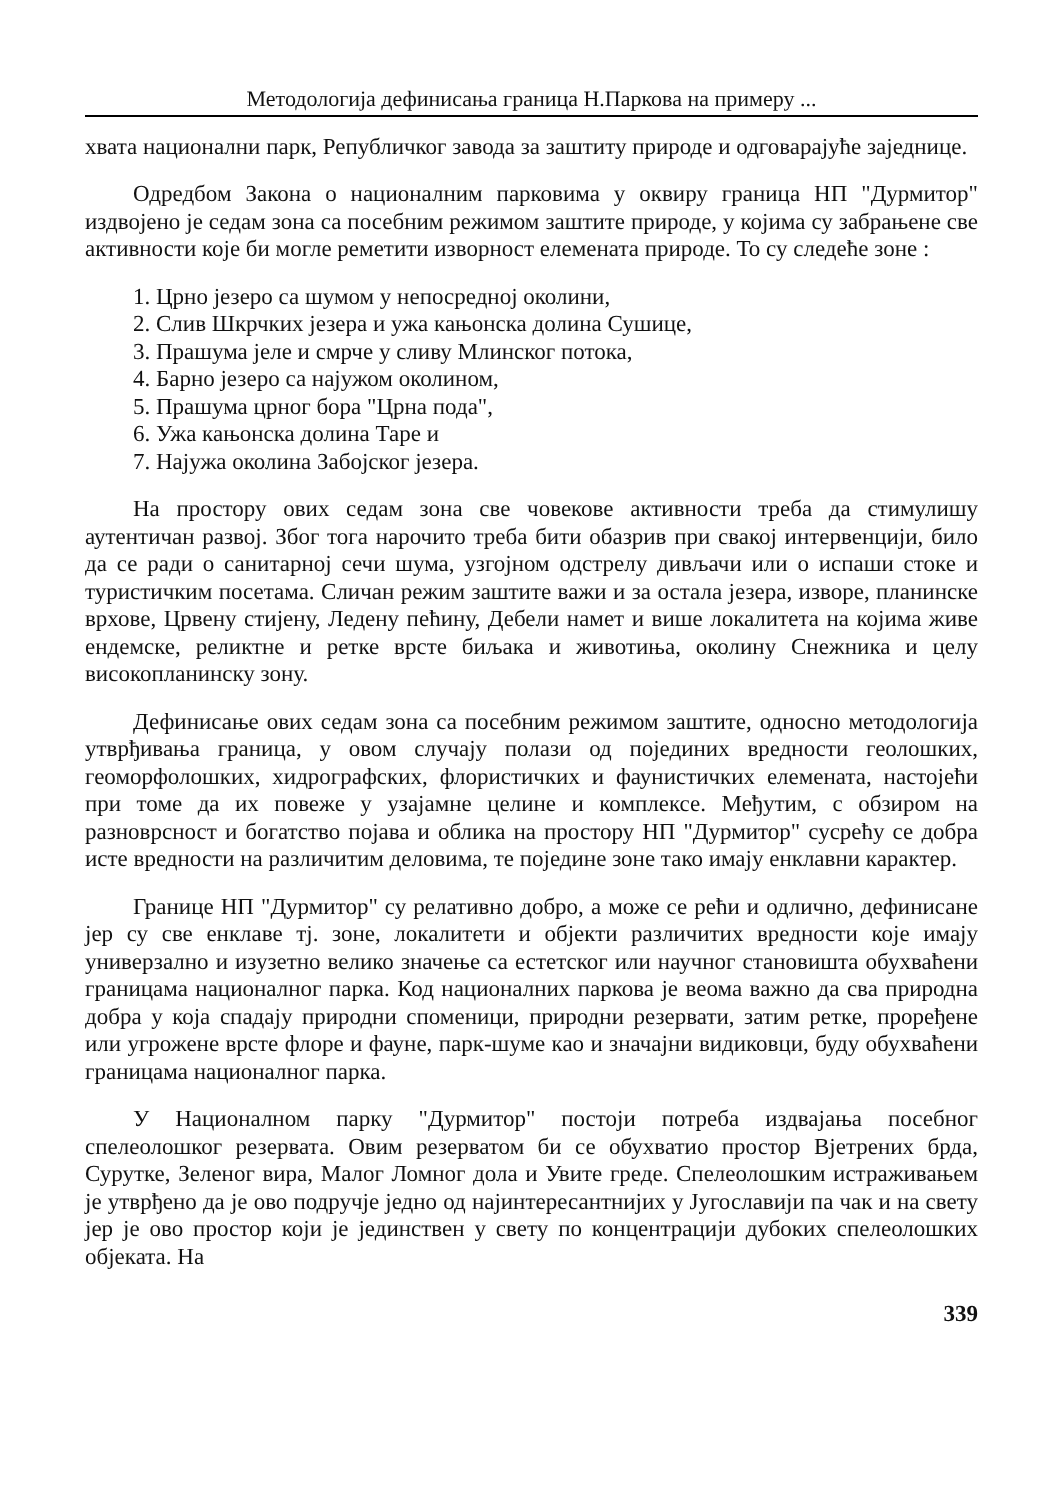Методологија дефинисања граница Н.Паркова на примеру ...
хвата национални парк, Републичког завода за заштиту природе и одговарајуће заједнице.
Одредбом Закона о националним парковима у оквиру граница НП "Дурмитор" издвојено је седам зона са посебним режимом заштите природе, у којима су забрањене све активности које би могле реметити изворност елемената природе. То су следеће зоне :
1. Црно језеро са шумом у непосредној околини,
2. Слив Шкрчких језера и ужа кањонска долина Сушице,
3. Прашума јеле и смрче у сливу Млинског потока,
4. Барно језеро са најужом околином,
5. Прашума црног бора "Црна пода",
6. Ужа кањонска долина Таре и
7. Најужа околина Забојског језера.
На простору ових седам зона све човекове активности треба да стимулишу аутентичан развој. Због тога нарочито треба бити обазрив при свакој интервенцији, било да се ради о санитарној сечи шума, узгојном одстрелу дивљачи или о испаши стоке и туристичким посетама. Сличан режим заштите важи и за остала језера, изворе, планинске врхове, Црвену стијену, Ледену пећину, Дебели намет и више локалитета на којима живе ендемске, реликтне и ретке врсте биљака и животиња, околину Снежника и целу високопланинску зону.
Дефинисање ових седам зона са посебним режимом заштите, односно методологија утврђивања граница, у овом случају полази од појединих вредности геолошких, геоморфолошких, хидрографских, флористичких и фаунистичких елемената, настојећи при томе да их повеже у узајамне целине и комплексе. Међутим, с обзиром на разноврсност и богатство појава и облика на простору НП "Дурмитор" сусрећу се добра исте вредности на различитим деловима, те поједине зоне тако имају енклавни карактер.
Границе НП "Дурмитор" су релативно добро, а може се рећи и одлично, дефинисане јер су све енклаве тј. зоне, локалитети и објекти различитих вредности које имају универзално и изузетно велико значење са естетског или научног становишта обухваћени границама националног парка. Код националних паркова је веома важно да сва природна добра у која спадају природни споменици, природни резервати, затим ретке, проређене или угрожене врсте флоре и фауне, парк-шуме као и значајни видиковци, буду обухваћени границама националног парка.
У Националном парку "Дурмитор" постоји потреба издвајања посебног спелеолошког резервата. Овим резерватом би се обухватио простор Вјетрених брда, Сурутке, Зеленог вира, Малог Ломног дола и Увите греде. Спелеолошким истраживањем је утврђено да је ово подручје једно од најинтересантнијих у Југославији па чак и на свету јер је ово простор који је јединствен у свету по концентрацији дубоких спелеолошких објеката. На
339